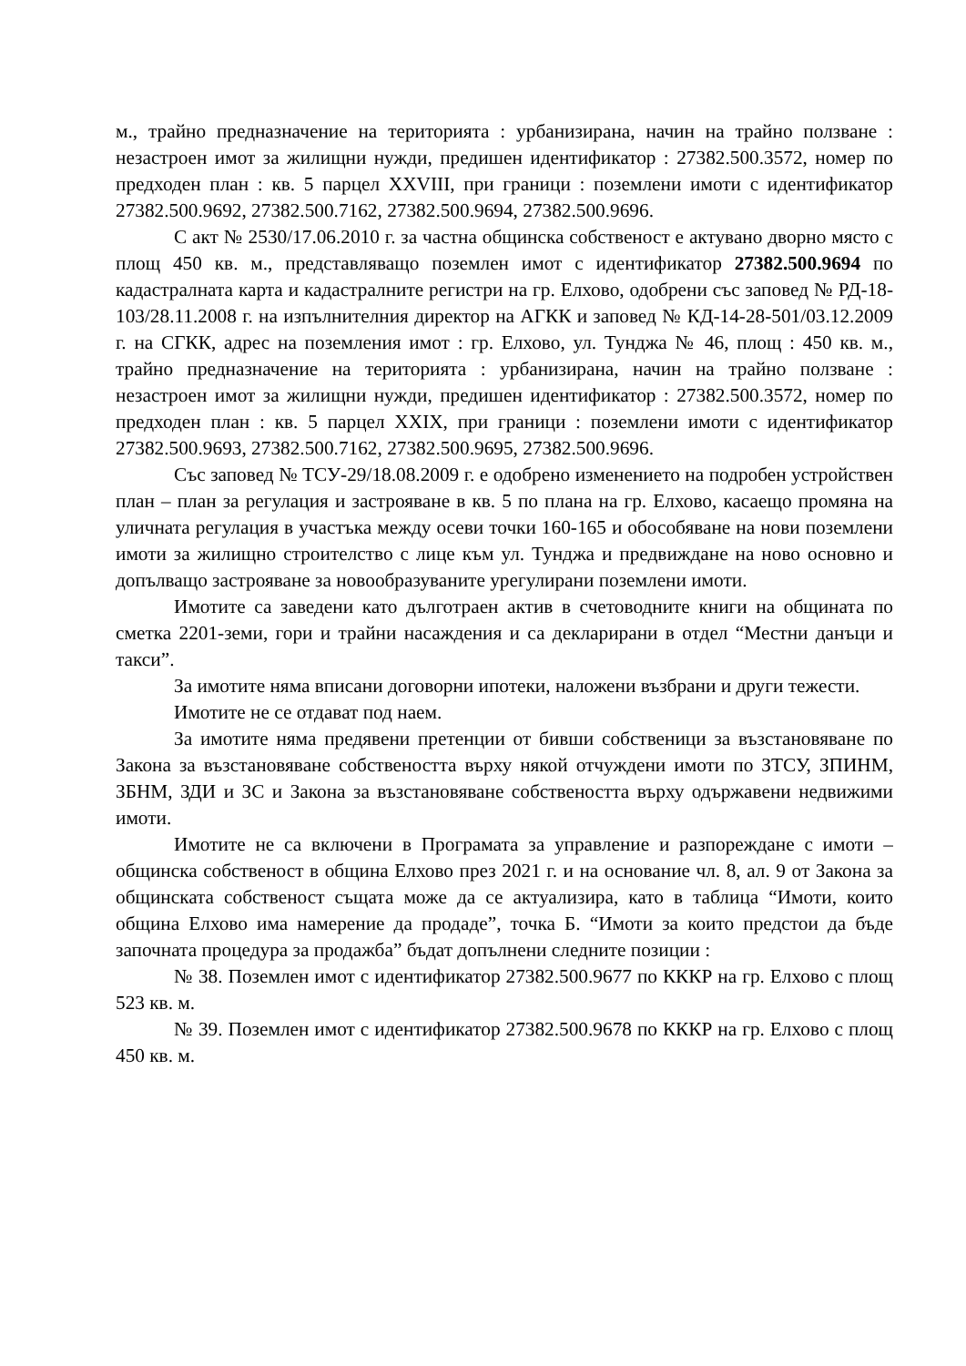м., трайно предназначение на територията : урбанизирана, начин на трайно ползване : незастроен имот за жилищни нужди, предишен идентификатор : 27382.500.3572, номер по предходен план : кв. 5 парцел XXVIII, при граници : поземлени имоти с идентификатор 27382.500.9692, 27382.500.7162, 27382.500.9694, 27382.500.9696.
С акт № 2530/17.06.2010 г. за частна общинска собственост е актувано дворно място с площ 450 кв. м., представляващо поземлен имот с идентификатор 27382.500.9694 по кадастралната карта и кадастралните регистри на гр. Елхово, одобрени със заповед № РД-18-103/28.11.2008 г. на изпълнителния директор на АГКК и заповед № КД-14-28-501/03.12.2009 г. на СГКК, адрес на поземления имот : гр. Елхово, ул. Тунджа № 46, площ : 450 кв. м., трайно предназначение на територията : урбанизирана, начин на трайно ползване : незастроен имот за жилищни нужди, предишен идентификатор : 27382.500.3572, номер по предходен план : кв. 5 парцел XXIX, при граници : поземлени имоти с идентификатор 27382.500.9693, 27382.500.7162, 27382.500.9695, 27382.500.9696.
Със заповед № ТСУ-29/18.08.2009 г. е одобрено изменението на подробен устройствен план – план за регулация и застрояване в кв. 5 по плана на гр. Елхово, касаещо промяна на уличната регулация в участъка между осеви точки 160-165 и обособяване на нови поземлени имоти за жилищно строителство с лице към ул. Тунджа и предвиждане на ново основно и допълващо застрояване за новообразуваните урегулирани поземлени имоти.
Имотите са заведени като дълготраен актив в счетоводните книги на общината по сметка 2201-земи, гори и трайни насаждения и са декларирани в отдел “Местни данъци и такси”.
За имотите няма вписани договорни ипотеки, наложени възбрани и други тежести.
Имотите не се отдават под наем.
За имотите няма предявени претенции от бивши собственици за възстановяване по Закона за възстановяване собствеността върху някой отчуждени имоти по ЗТСУ, ЗПИНМ, ЗБНМ, ЗДИ и ЗС и Закона за възстановяване собствеността върху одържавени недвижими имоти.
Имотите не са включени в Програмата за управление и разпореждане с имоти – общинска собственост в община Елхово през 2021 г. и на основание чл. 8, ал. 9 от Закона за общинската собственост същата може да се актуализира, като в таблица “Имоти, които община Елхово има намерение да продаде”, точка Б. “Имоти за които предстои да бъде започната процедура за продажба” бъдат допълнени следните позиции :
№ 38. Поземлен имот с идентификатор 27382.500.9677 по КККР на гр. Елхово с площ 523 кв. м.
№ 39. Поземлен имот с идентификатор 27382.500.9678 по КККР на гр. Елхово с площ 450 кв. м.